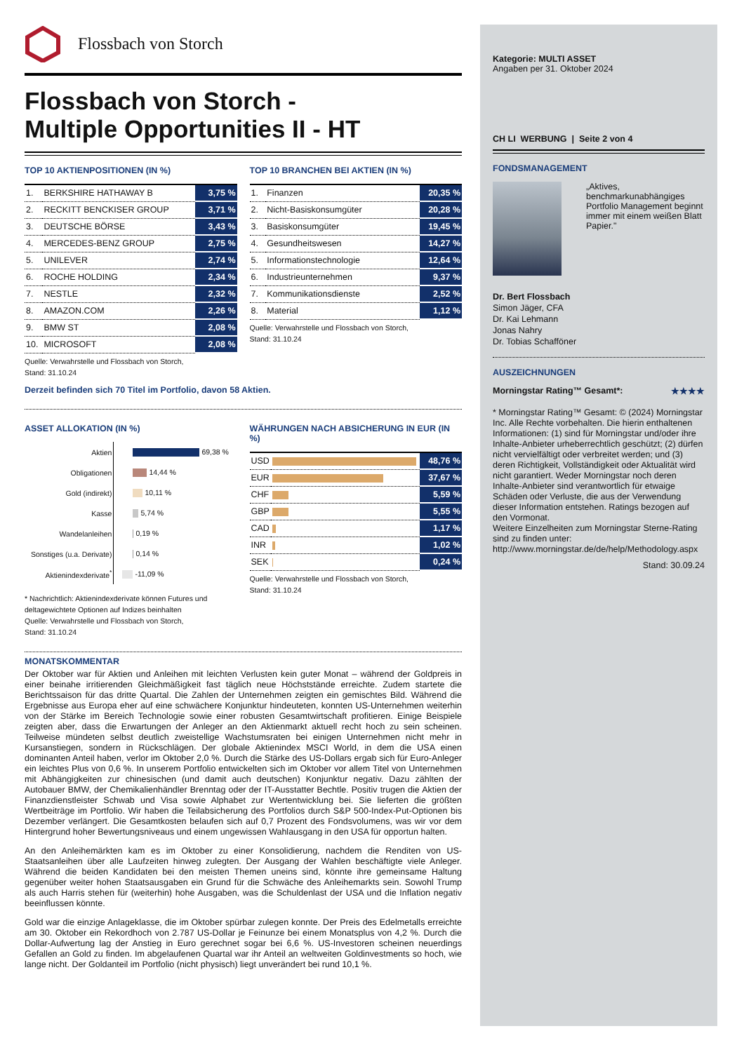Flossbach von Storch
Flossbach von Storch -
Multiple Opportunities II - HT
TOP 10 AKTIENPOSITIONEN (IN %)
| 1. | BERKSHIRE HATHAWAY B | 3,75 % |
| 2. | RECKITT BENCKISER GROUP | 3,71 % |
| 3. | DEUTSCHE BÖRSE | 3,43 % |
| 4. | MERCEDES-BENZ GROUP | 2,75 % |
| 5. | UNILEVER | 2,74 % |
| 6. | ROCHE HOLDING | 2,34 % |
| 7. | NESTLE | 2,32 % |
| 8. | AMAZON.COM | 2,26 % |
| 9. | BMW ST | 2,08 % |
| 10. | MICROSOFT | 2,08 % |
Quelle: Verwahrstelle und Flossbach von Storch,
Stand: 31.10.24
TOP 10 BRANCHEN BEI AKTIEN (IN %)
| 1. | Finanzen | 20,35 % |
| 2. | Nicht-Basiskonsumgüter | 20,28 % |
| 3. | Basiskonsumgüter | 19,45 % |
| 4. | Gesundheitswesen | 14,27 % |
| 5. | Informationstechnologie | 12,64 % |
| 6. | Industrieunternehmen | 9,37 % |
| 7. | Kommunikationsdienste | 2,52 % |
| 8. | Material | 1,12 % |
Quelle: Verwahrstelle und Flossbach von Storch,
Stand: 31.10.24
Derzeit befinden sich 70 Titel im Portfolio, davon 58 Aktien.
ASSET ALLOKATION (IN %)
| Aktien | 69,38 % |
| Obligationen | 14,44 % |
| Gold (indirekt) | 10,11 % |
| Kasse | 5,74 % |
| Wandelanleihen | 0,19 % |
| Sonstiges (u.a. Derivate) | 0,14 % |
| Aktienindexderivate<sup>*</sup> | -11,09 % |
* Nachrichtlich: Aktienindexderivate können Futures und deltagewichtete Optionen auf Indizes beinhalten
Quelle: Verwahrstelle und Flossbach von Storch,
Stand: 31.10.24
WÄHRUNGEN NACH ABSICHERUNG IN EUR (IN %)
| USD | | 48,76 % |
| EUR | | 37,67 % |
| CHF | | 5,59 % |
| GBP | | 5,55 % |
| CAD | | 1,17 % |
| INR | | 1,02 % |
| SEK | | 0,24 % |
Quelle: Verwahrstelle und Flossbach von Storch,
Stand: 31.10.24
MONATSKOMMENTAR
Der Oktober war für Aktien und Anleihen mit leichten Verlusten kein guter Monat – während der Goldpreis in einer beinahe irritierenden Gleichmäßigkeit fast täglich neue Höchststände erreichte. Zudem startete die Berichtssaison für das dritte Quartal. Die Zahlen der Unternehmen zeigten ein gemischtes Bild. Während die Ergebnisse aus Europa eher auf eine schwächere Konjunktur hindeuteten, konnten US-Unternehmen weiterhin von der Stärke im Bereich Technologie sowie einer robusten Gesamtwirtschaft profitieren. Einige Beispiele zeigten aber, dass die Erwartungen der Anleger an den Aktienmarkt aktuell recht hoch zu sein scheinen. Teilweise mündeten selbst deutlich zweistellige Wachstumsraten bei einigen Unternehmen nicht mehr in Kursanstiegen, sondern in Rückschlägen. Der globale Aktienindex MSCI World, in dem die USA einen dominanten Anteil haben, verlor im Oktober 2,0 %. Durch die Stärke des US-Dollars ergab sich für Euro-Anleger ein leichtes Plus von 0,6 %. In unserem Portfolio entwickelten sich im Oktober vor allem Titel von Unternehmen mit Abhängigkeiten zur chinesischen (und damit auch deutschen) Konjunktur negativ. Dazu zählten der Autobauer BMW, der Chemikalienhändler Brenntag oder der IT-Ausstatter Bechtle. Positiv trugen die Aktien der Finanzdienstleister Schwab und Visa sowie Alphabet zur Wertentwicklung bei. Sie lieferten die größten Wertbeiträge im Portfolio. Wir haben die Teilabsicherung des Portfolios durch S&P 500-Index-Put-Optionen bis Dezember verlängert. Die Gesamtkosten belaufen sich auf 0,7 Prozent des Fondsvolumens, was wir vor dem Hintergrund hoher Bewertungsniveaus und einem ungewissen Wahlausgang in den USA für opportun halten.
An den Anleihemärkten kam es im Oktober zu einer Konsolidierung, nachdem die Renditen von US-Staatsanleihen über alle Laufzeiten hinweg zulegten. Der Ausgang der Wahlen beschäftigte viele Anleger. Während die beiden Kandidaten bei den meisten Themen uneins sind, könnte ihre gemeinsame Haltung gegenüber weiter hohen Staatsausgaben ein Grund für die Schwäche des Anleihemarkts sein. Sowohl Trump als auch Harris stehen für (weiterhin) hohe Ausgaben, was die Schuldenlast der USA und die Inflation negativ beeinflussen könnte.
Gold war die einzige Anlageklasse, die im Oktober spürbar zulegen konnte. Der Preis des Edelmetalls erreichte am 30. Oktober ein Rekordhoch von 2.787 US-Dollar je Feinunze bei einem Monatsplus von 4,2 %. Durch die Dollar-Aufwertung lag der Anstieg in Euro gerechnet sogar bei 6,6 %. US-Investoren scheinen neuerdings Gefallen an Gold zu finden. Im abgelaufenen Quartal war ihr Anteil an weltweiten Goldinvestments so hoch, wie lange nicht. Der Goldanteil im Portfolio (nicht physisch) liegt unverändert bei rund 10,1 %.
Kategorie: MULTI ASSET
Angaben per 31. Oktober 2024
CH LI WERBUNG | Seite 2 von 4
FONDSMANAGEMENT
„Aktives, benchmarkunabhängiges Portfolio Management beginnt immer mit einem weißen Blatt Papier."
Dr. Bert Flossbach
Simon Jäger, CFA
Dr. Kai Lehmann
Jonas Nahry
Dr. Tobias Schafföner
AUSZEICHNUNGEN
Morningstar Rating™ Gesamt*: ★★★★
* Morningstar Rating™ Gesamt: © (2024) Morningstar Inc. Alle Rechte vorbehalten. Die hierin enthaltenen Informationen: (1) sind für Morningstar und/oder ihre Inhalte-Anbieter urheberrechtlich geschützt; (2) dürfen nicht vervielfältigt oder verbreitet werden; und (3) deren Richtigkeit, Vollständigkeit oder Aktualität wird nicht garantiert. Weder Morningstar noch deren Inhalte-Anbieter sind verantwortlich für etwaige Schäden oder Verluste, die aus der Verwendung dieser Information entstehen. Ratings bezogen auf den Vormonat.
Weitere Einzelheiten zum Morningstar Sterne-Rating sind zu finden unter:
http://www.morningstar.de/de/help/Methodology.aspx
Stand: 30.09.24